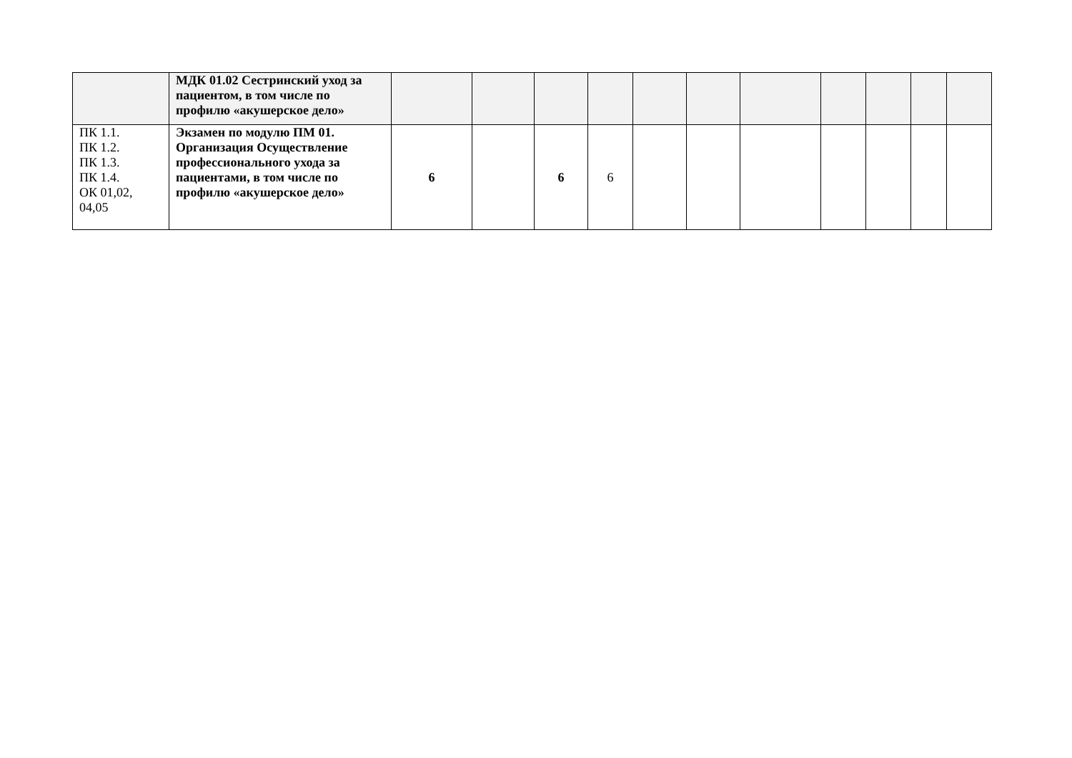| | МДК 01.02 Сестринский уход за пациентом, в том числе по профилю «акушерское дело» | | | | | | | | | | | |
| ПК 1.1. ПК 1.2. ПК 1.3. ПК 1.4. ОК 01,02, 04,05 | Экзамен по модулю ПМ 01. Организация Осуществление профессионального ухода за пациентами, в том числе по профилю «акушерское дело» | 6 | | 6 | 6 | | | | | | | |